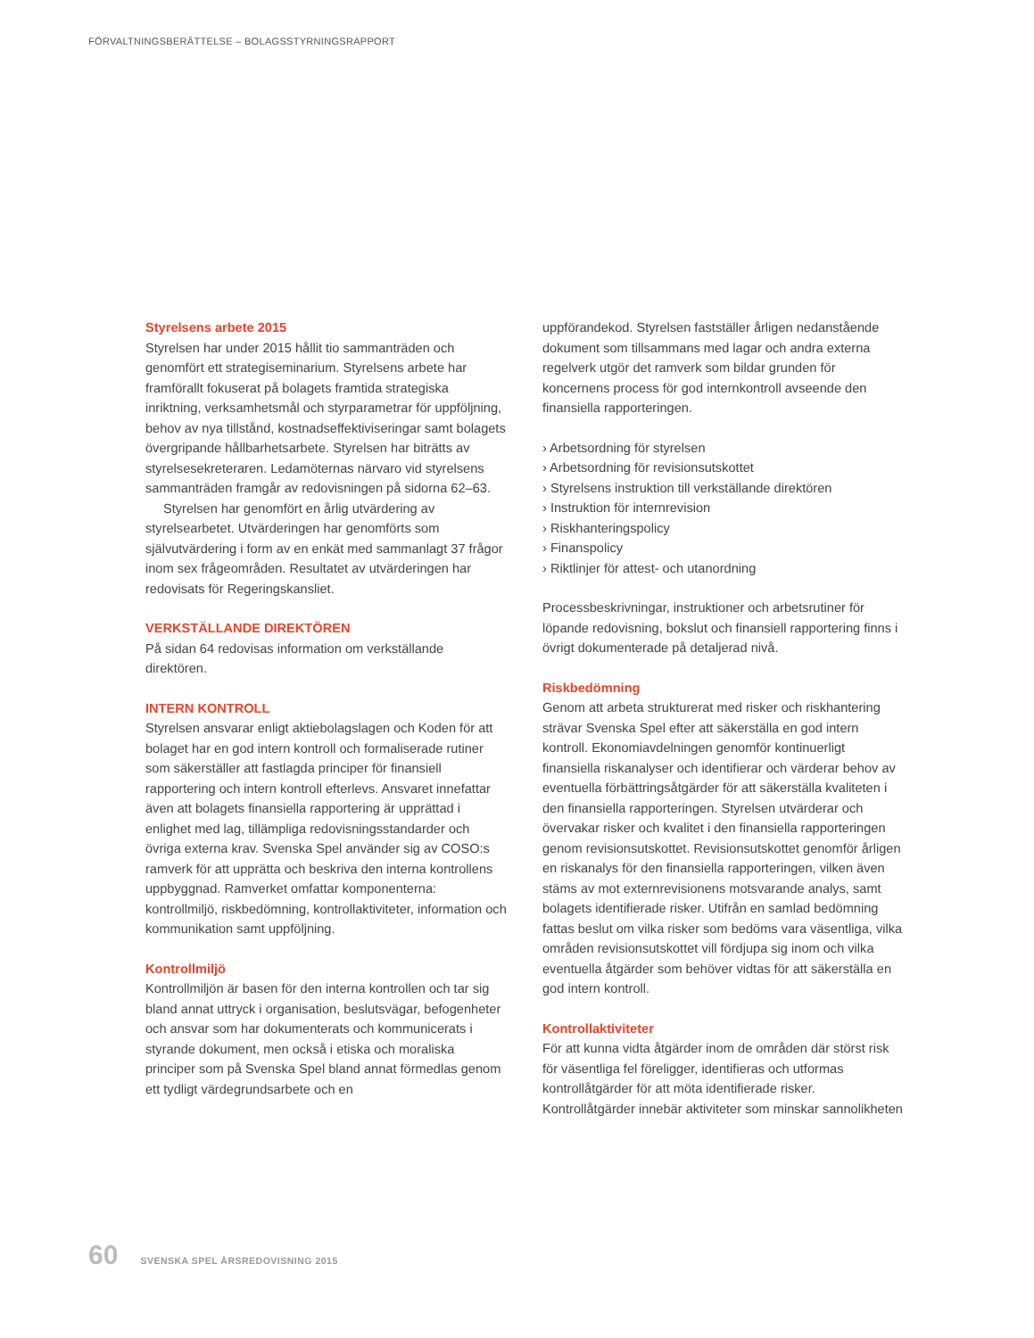FÖRVALTNINGSBERÄTTELSE – BOLAGSSTYRNINGSRAPPORT
Styrelsens arbete 2015
Styrelsen har under 2015 hållit tio sammanträden och genomfört ett strategiseminarium. Styrelsens arbete har framförallt fokuserat på bolagets framtida strategiska inriktning, verksamhetsmål och styrparametrar för uppföljning, behov av nya tillstånd, kostnadseffektiviseringar samt bolagets övergripande hållbarhetsarbete. Styrelsen har biträtts av styrelsesekreteraren. Ledamöternas närvaro vid styrelsens sammanträden framgår av redovisningen på sidorna 62–63.
Styrelsen har genomfört en årlig utvärdering av styrelsearbetet. Utvärderingen har genomförts som självutvärdering i form av en enkät med sammanlagt 37 frågor inom sex frågeområden. Resultatet av utvärderingen har redovisats för Regeringskansliet.
VERKSTÄLLANDE DIREKTÖREN
På sidan 64 redovisas information om verkställande direktören.
INTERN KONTROLL
Styrelsen ansvarar enligt aktiebolagslagen och Koden för att bolaget har en god intern kontroll och formaliserade rutiner som säkerställer att fastlagda principer för finansiell rapportering och intern kontroll efterlevs. Ansvaret innefattar även att bolagets finansiella rapportering är upprättad i enlighet med lag, tillämpliga redovisningsstandarder och övriga externa krav. Svenska Spel använder sig av COSO:s ramverk för att upprätta och beskriva den interna kontrollens uppbyggnad. Ramverket omfattar komponenterna: kontrollmiljö, riskbedömning, kontrollaktiviteter, information och kommunikation samt uppföljning.
Kontrollmiljö
Kontrollmiljön är basen för den interna kontrollen och tar sig bland annat uttryck i organisation, beslutsvägar, befogenheter och ansvar som har dokumenterats och kommunicerats i styrande dokument, men också i etiska och moraliska principer som på Svenska Spel bland annat förmedlas genom ett tydligt värdegrundsarbete och en
uppförandekod. Styrelsen fastställer årligen nedanstående dokument som tillsammans med lagar och andra externa regelverk utgör det ramverk som bildar grunden för koncernens process för god internkontroll avseende den finansiella rapporteringen.
› Arbetsordning för styrelsen
› Arbetsordning för revisionsutskottet
› Styrelsens instruktion till verkställande direktören
› Instruktion för internrevision
› Riskhanteringspolicy
› Finanspolicy
› Riktlinjer för attest- och utanordning
Processbeskrivningar, instruktioner och arbetsrutiner för löpande redovisning, bokslut och finansiell rapportering finns i övrigt dokumenterade på detaljerad nivå.
Riskbedömning
Genom att arbeta strukturerat med risker och riskhantering strävar Svenska Spel efter att säkerställa en god intern kontroll. Ekonomiavdelningen genomför kontinuerligt finansiella riskanalyser och identifierar och värderar behov av eventuella förbättringsåtgärder för att säkerställa kvaliteten i den finansiella rapporteringen. Styrelsen utvärderar och övervakar risker och kvalitet i den finansiella rapporteringen genom revisionsutskottet. Revisionsutskottet genomför årligen en riskanalys för den finansiella rapporteringen, vilken även stäms av mot externrevisionens motsvarande analys, samt bolagets identifierade risker. Utifrån en samlad bedömning fattas beslut om vilka risker som bedöms vara väsentliga, vilka områden revisionsutskottet vill fördjupa sig inom och vilka eventuella åtgärder som behöver vidtas för att säkerställa en god intern kontroll.
Kontrollaktiviteter
För att kunna vidta åtgärder inom de områden där störst risk för väsentliga fel föreligger, identifieras och utformas kontrollåtgärder för att möta identifierade risker. Kontrollåtgärder innebär aktiviteter som minskar sannolikheten
60 SVENSKA SPEL ÅRSREDOVISNING 2015